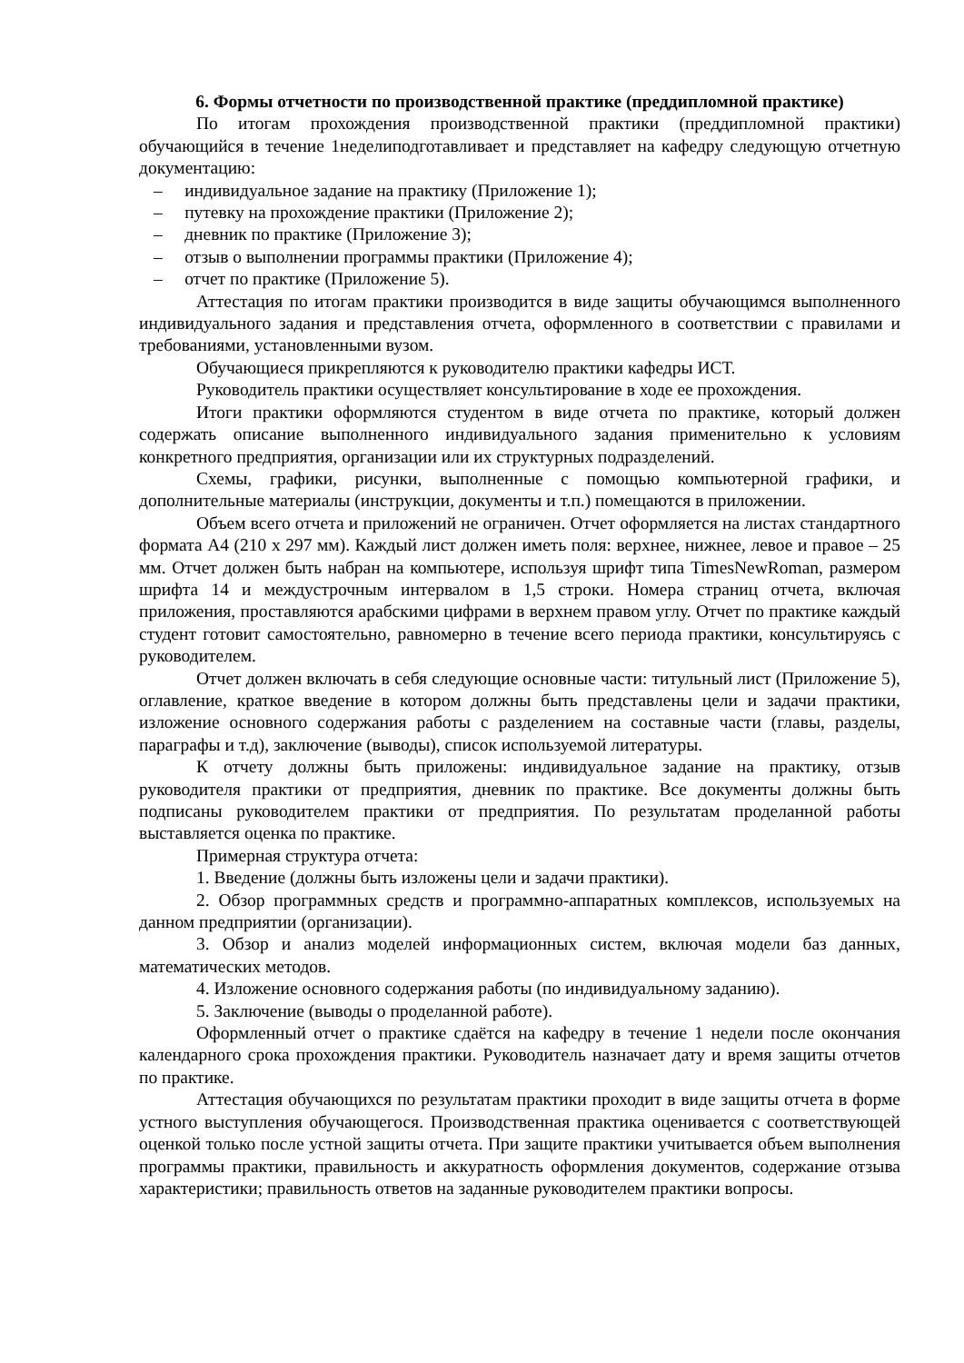6. Формы отчетности по производственной практике (преддипломной практике)
По итогам прохождения производственной практики (преддипломной практики) обучающийся в течение 1неделиподготавливает и представляет на кафедру следующую отчетную документацию:
– индивидуальное задание на практику (Приложение 1);
– путевку на прохождение практики (Приложение 2);
– дневник по практике (Приложение 3);
– отзыв о выполнении программы практики (Приложение 4);
– отчет по практике (Приложение 5).
Аттестация по итогам практики производится в виде защиты обучающимся выполненного индивидуального задания и представления отчета, оформленного в соответствии с правилами и требованиями, установленными вузом.
Обучающиеся прикрепляются к руководителю практики кафедры ИСТ.
Руководитель практики осуществляет консультирование в ходе ее прохождения.
Итоги практики оформляются студентом в виде отчета по практике, который должен содержать описание выполненного индивидуального задания применительно к условиям конкретного предприятия, организации или их структурных подразделений.
Схемы, графики, рисунки, выполненные с помощью компьютерной графики, и дополнительные материалы (инструкции, документы и т.п.) помещаются в приложении.
Объем всего отчета и приложений не ограничен. Отчет оформляется на листах стандартного формата А4 (210 х 297 мм). Каждый лист должен иметь поля: верхнее, нижнее, левое и правое – 25 мм. Отчет должен быть набран на компьютере, используя шрифт типа TimesNewRoman, размером шрифта 14 и междустрочным интервалом в 1,5 строки. Номера страниц отчета, включая приложения, проставляются арабскими цифрами в верхнем правом углу. Отчет по практике каждый студент готовит самостоятельно, равномерно в течение всего периода практики, консультируясь с руководителем.
Отчет должен включать в себя следующие основные части: титульный лист (Приложение 5), оглавление, краткое введение в котором должны быть представлены цели и задачи практики, изложение основного содержания работы с разделением на составные части (главы, разделы, параграфы и т.д), заключение (выводы), список используемой литературы.
К отчету должны быть приложены: индивидуальное задание на практику, отзыв руководителя практики от предприятия, дневник по практике. Все документы должны быть подписаны руководителем практики от предприятия. По результатам проделанной работы выставляется оценка по практике.
Примерная структура отчета:
1. Введение (должны быть изложены цели и задачи практики).
2. Обзор программных средств и программно-аппаратных комплексов, используемых на данном предприятии (организации).
3. Обзор и анализ моделей информационных систем, включая модели баз данных, математических методов.
4. Изложение основного содержания работы (по индивидуальному заданию).
5. Заключение (выводы о проделанной работе).
Оформленный отчет о практике сдаётся на кафедру в течение 1 недели после окончания календарного срока прохождения практики. Руководитель назначает дату и время защиты отчетов по практике.
Аттестация обучающихся по результатам практики проходит в виде защиты отчета в форме устного выступления обучающегося. Производственная практика оценивается с соответствующей оценкой только после устной защиты отчета. При защите практики учитывается объем выполнения программы практики, правильность и аккуратность оформления документов, содержание отзыва характеристики; правильность ответов на заданные руководителем практики вопросы.